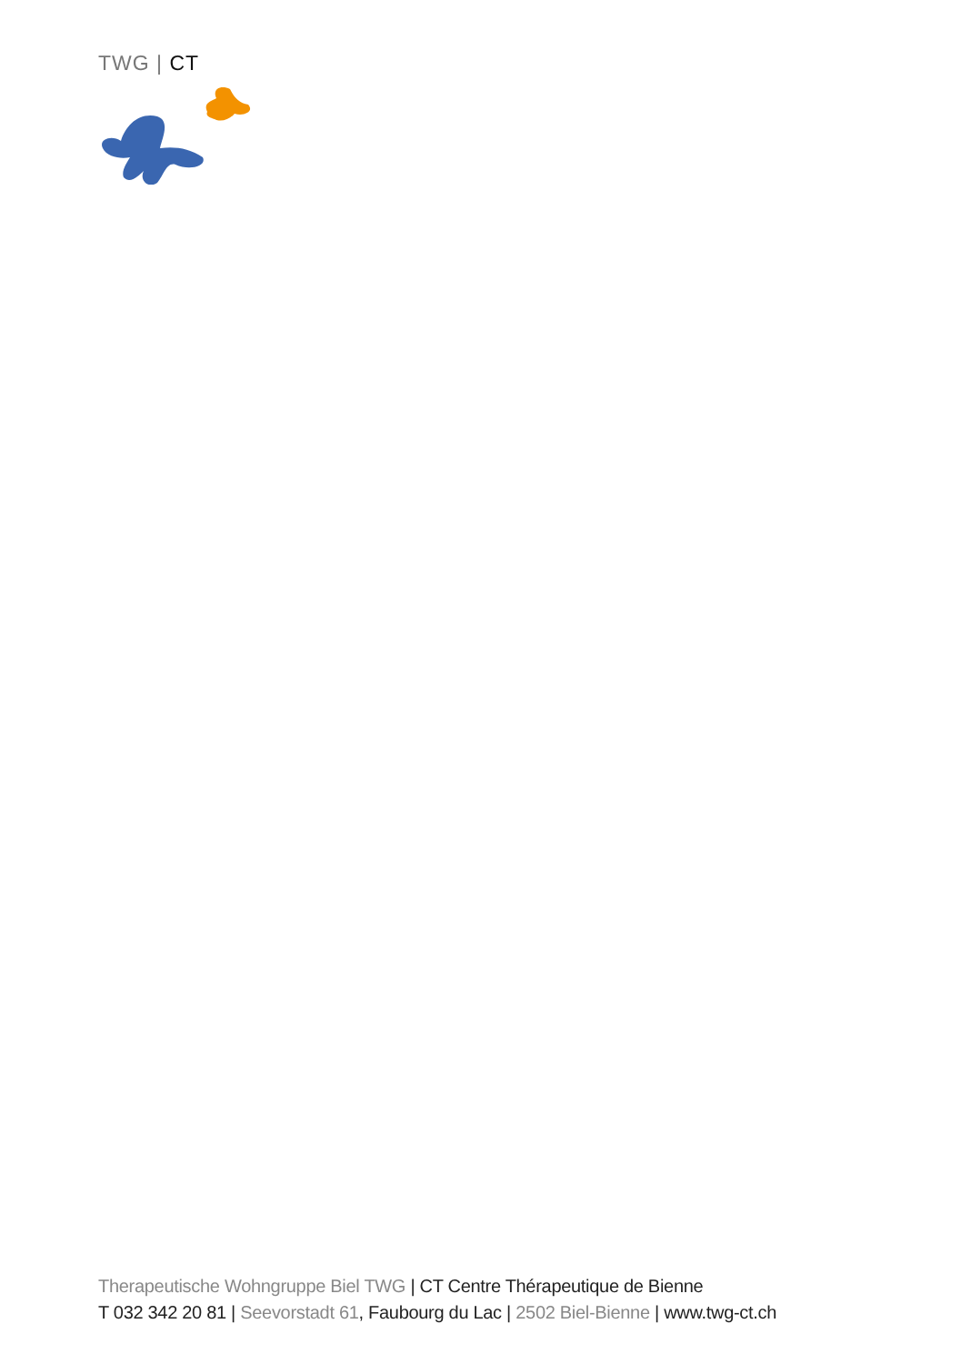TWG | CT
Therapeutische Wohngruppe Biel TWG | CT Centre Thérapeutique de Bienne
T 032 342 20 81 | Seevorstadt 61, Faubourg du Lac | 2502 Biel-Bienne | www.twg-ct.ch